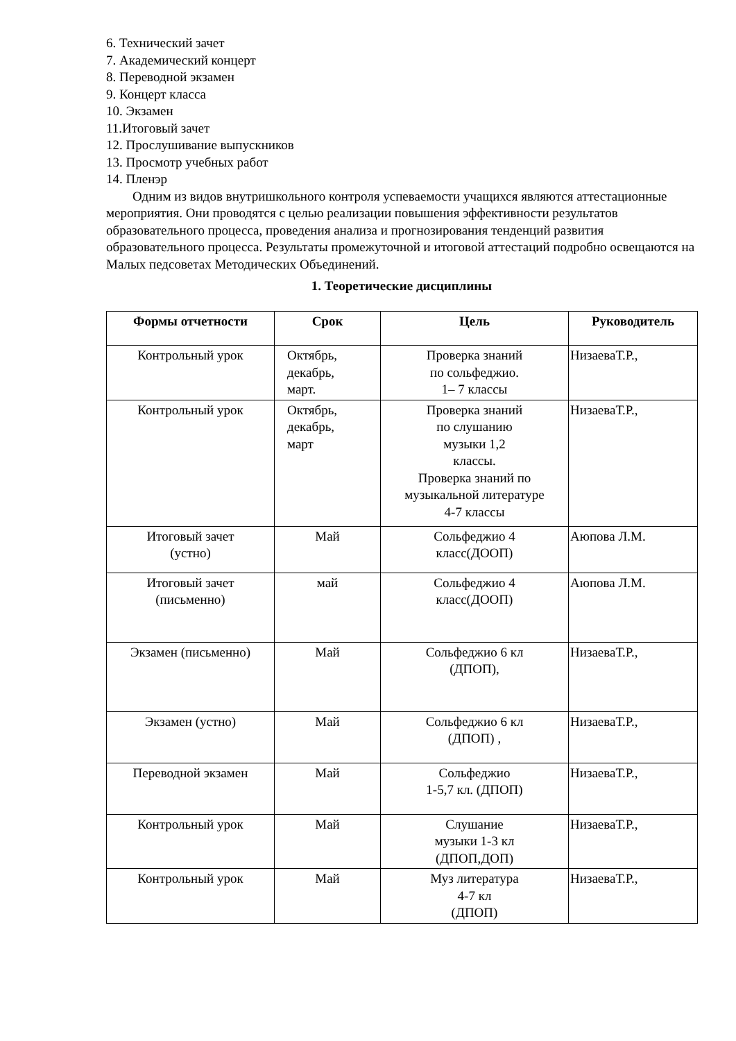6. Технический зачет
7. Академический концерт
8. Переводной экзамен
9. Концерт класса
10. Экзамен
11.Итоговый зачет
12. Прослушивание выпускников
13. Просмотр учебных работ
14. Пленэр
Одним из видов внутришкольного контроля успеваемости учащихся являются аттестационные мероприятия. Они проводятся с целью реализации повышения эффективности результатов образовательного процесса, проведения анализа и прогнозирования тенденций развития образовательного процесса. Результаты промежуточной и итоговой аттестаций подробно освещаются на Малых педсоветах Методических Объединений.
1. Теоретические дисциплины
| Формы отчетности | Срок | Цель | Руководитель |
| --- | --- | --- | --- |
| Контрольный урок | Октябрь, декабрь, март. | Проверка знаний по сольфеджио. 1– 7 классы | НизаеваТ.Р., |
| Контрольный урок | Октябрь, декабрь, март | Проверка знаний по слушанию музыки 1,2 классы. Проверка знаний по музыкальной литературе 4-7 классы | НизаеваТ.Р., |
| Итоговый зачет (устно) | Май | Сольфеджио 4 класс(ДООП) | Аюпова Л.М. |
| Итоговый зачет (письменно) | май | Сольфеджио 4 класс(ДООП) | Аюпова Л.М. |
| Экзамен (письменно) | Май | Сольфеджио 6 кл (ДПОП), | НизаеваТ.Р., |
| Экзамен (устно) | Май | Сольфеджио 6 кл (ДПОП) , | НизаеваТ.Р., |
| Переводной экзамен | Май | Сольфеджио 1-5,7 кл. (ДПОП) | НизаеваТ.Р., |
| Контрольный урок | Май | Слушание музыки 1-3 кл (ДПОП,ДОП) | НизаеваТ.Р., |
| Контрольный урок | Май | Муз литература 4-7 кл (ДПОП) | НизаеваТ.Р., |